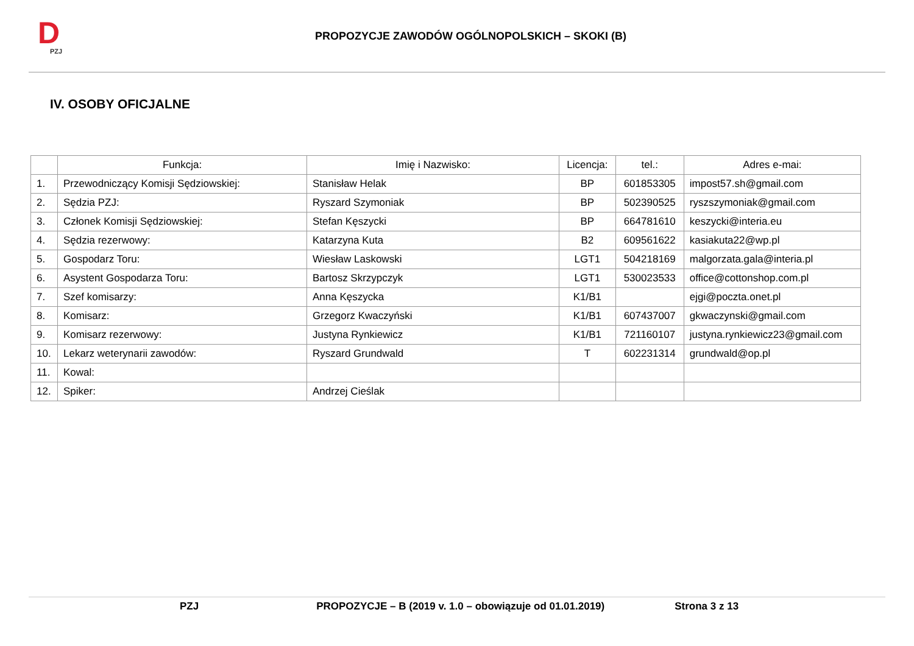D
PZJ
PROPOZYCJE ZAWODÓW OGÓLNOPOLSKICH – SKOKI (B)
IV. OSOBY OFICJALNE
| | Funkcja: | Imię i Nazwisko: | Licencja: | tel.: | Adres e-mai: |
| --- | --- | --- | --- | --- | --- |
| 1. | Przewodniczący Komisji Sędziowskiej: | Stanisław Helak | BP | 601853305 | impost57.sh@gmail.com |
| 2. | Sędzia PZJ: | Ryszard Szymoniak | BP | 502390525 | ryszszymoniak@gmail.com |
| 3. | Członek Komisji Sędziowskiej: | Stefan Kęszycki | BP | 664781610 | keszycki@interia.eu |
| 4. | Sędzia rezerwowy: | Katarzyna Kuta | B2 | 609561622 | kasiakuta22@wp.pl |
| 5. | Gospodarz Toru: | Wiesław Laskowski | LGT1 | 504218169 | malgorzata.gala@interia.pl |
| 6. | Asystent Gospodarza Toru: | Bartosz Skrzypczyk | LGT1 | 530023533 | office@cottonshop.com.pl |
| 7. | Szef komisarzy: | Anna Kęszycka | K1/B1 | | ejgi@poczta.onet.pl |
| 8. | Komisarz: | Grzegorz Kwaczyński | K1/B1 | 607437007 | gkwaczynski@gmail.com |
| 9. | Komisarz rezerwowy: | Justyna Rynkiewicz | K1/B1 | 721160107 | justyna.rynkiewicz23@gmail.com |
| 10. | Lekarz weterynarii zawodów: | Ryszard Grundwald | T | 602231314 | grundwald@op.pl |
| 11. | Kowal: | | | | |
| 12. | Spiker: | Andrzej Cieślak | | | |
PZJ PROPOZYCJE – B (2019 v. 1.0 – obowiązuje od 01.01.2019) Strona 3 z 13